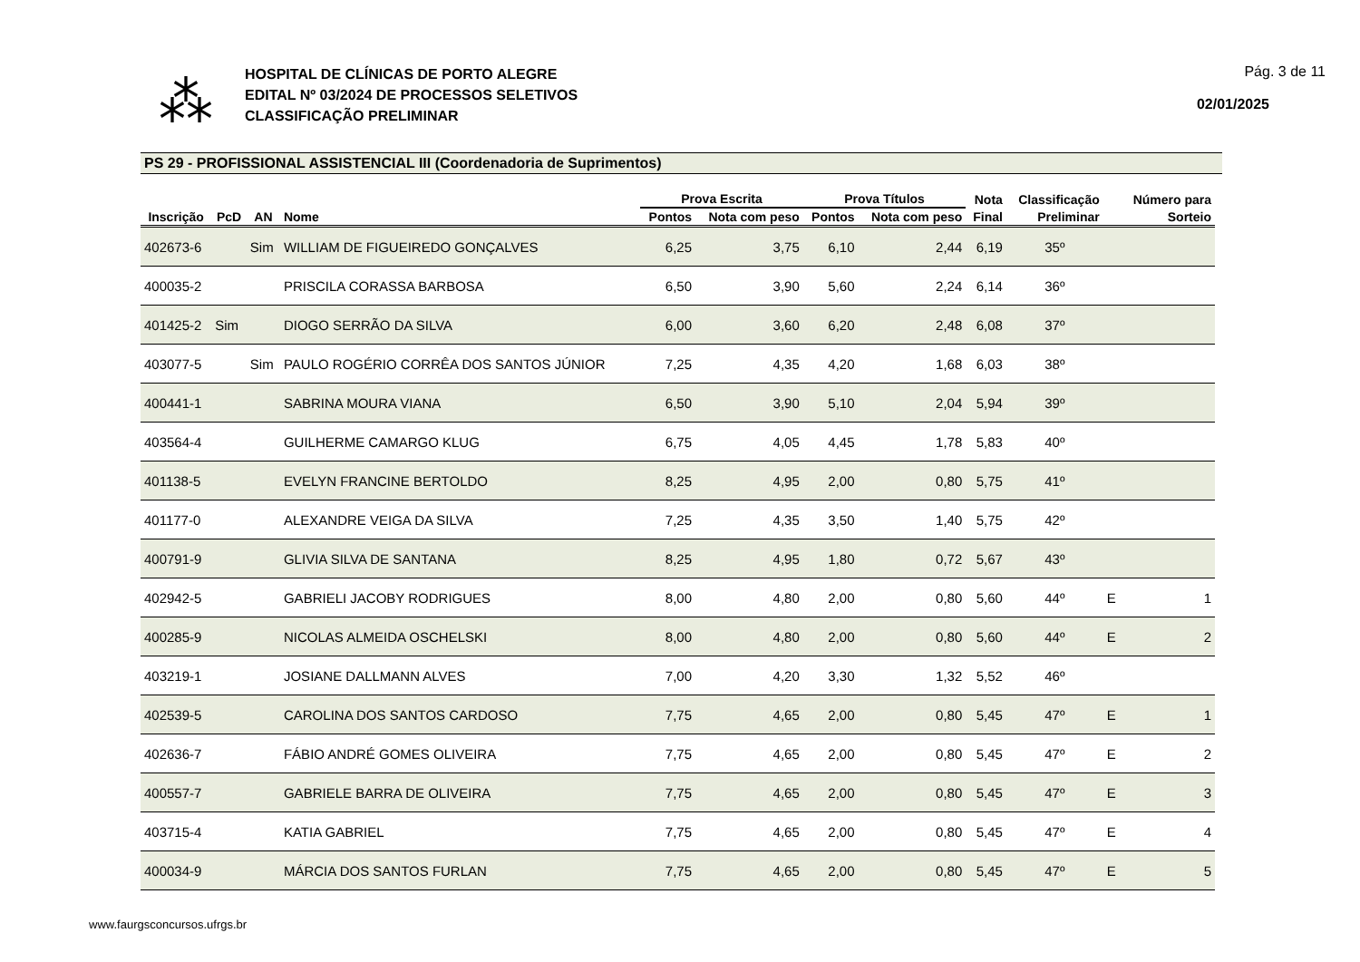⁂
HOSPITAL DE CLÍNICAS DE PORTO ALEGRE
EDITAL Nº 03/2024 DE PROCESSOS SELETIVOS
CLASSIFICAÇÃO PRELIMINAR
Pág. 3 de 11
02/01/2025
PS 29 - PROFISSIONAL ASSISTENCIAL III (Coordenadoria de Suprimentos)
| | | | | Prova Escrita | | Prova Títulos | | Nota | Classificação | | Número para |
| --- | --- | --- | --- | --- | --- | --- | --- | --- | --- | --- | --- |
| Inscrição | PcD | AN | Nome | Pontos | Nota com peso | Pontos | Nota com peso | Final | Preliminar | | Sorteio |
| 402673-6 | | Sim | WILLIAM DE FIGUEIREDO GONÇALVES | 6,25 | 3,75 | 6,10 | 2,44 | 6,19 | 35º | | |
| 400035-2 | | | PRISCILA CORASSA BARBOSA | 6,50 | 3,90 | 5,60 | 2,24 | 6,14 | 36º | | |
| 401425-2 | Sim | | DIOGO SERRÃO DA SILVA | 6,00 | 3,60 | 6,20 | 2,48 | 6,08 | 37º | | |
| 403077-5 | | Sim | PAULO ROGÉRIO CORRÊA DOS SANTOS JÚNIOR | 7,25 | 4,35 | 4,20 | 1,68 | 6,03 | 38º | | |
| 400441-1 | | | SABRINA MOURA VIANA | 6,50 | 3,90 | 5,10 | 2,04 | 5,94 | 39º | | |
| 403564-4 | | | GUILHERME CAMARGO KLUG | 6,75 | 4,05 | 4,45 | 1,78 | 5,83 | 40º | | |
| 401138-5 | | | EVELYN FRANCINE BERTOLDO | 8,25 | 4,95 | 2,00 | 0,80 | 5,75 | 41º | | |
| 401177-0 | | | ALEXANDRE VEIGA DA SILVA | 7,25 | 4,35 | 3,50 | 1,40 | 5,75 | 42º | | |
| 400791-9 | | | GLIVIA SILVA DE SANTANA | 8,25 | 4,95 | 1,80 | 0,72 | 5,67 | 43º | | |
| 402942-5 | | | GABRIELI JACOBY RODRIGUES | 8,00 | 4,80 | 2,00 | 0,80 | 5,60 | 44º | E | 1 |
| 400285-9 | | | NICOLAS ALMEIDA OSCHELSKI | 8,00 | 4,80 | 2,00 | 0,80 | 5,60 | 44º | E | 2 |
| 403219-1 | | | JOSIANE DALLMANN ALVES | 7,00 | 4,20 | 3,30 | 1,32 | 5,52 | 46º | | |
| 402539-5 | | | CAROLINA DOS SANTOS CARDOSO | 7,75 | 4,65 | 2,00 | 0,80 | 5,45 | 47º | E | 1 |
| 402636-7 | | | FÁBIO ANDRÉ GOMES OLIVEIRA | 7,75 | 4,65 | 2,00 | 0,80 | 5,45 | 47º | E | 2 |
| 400557-7 | | | GABRIELE BARRA DE OLIVEIRA | 7,75 | 4,65 | 2,00 | 0,80 | 5,45 | 47º | E | 3 |
| 403715-4 | | | KATIA GABRIEL | 7,75 | 4,65 | 2,00 | 0,80 | 5,45 | 47º | E | 4 |
| 400034-9 | | | MÁRCIA DOS SANTOS FURLAN | 7,75 | 4,65 | 2,00 | 0,80 | 5,45 | 47º | E | 5 |
www.faurgsconcursos.ufrgs.br